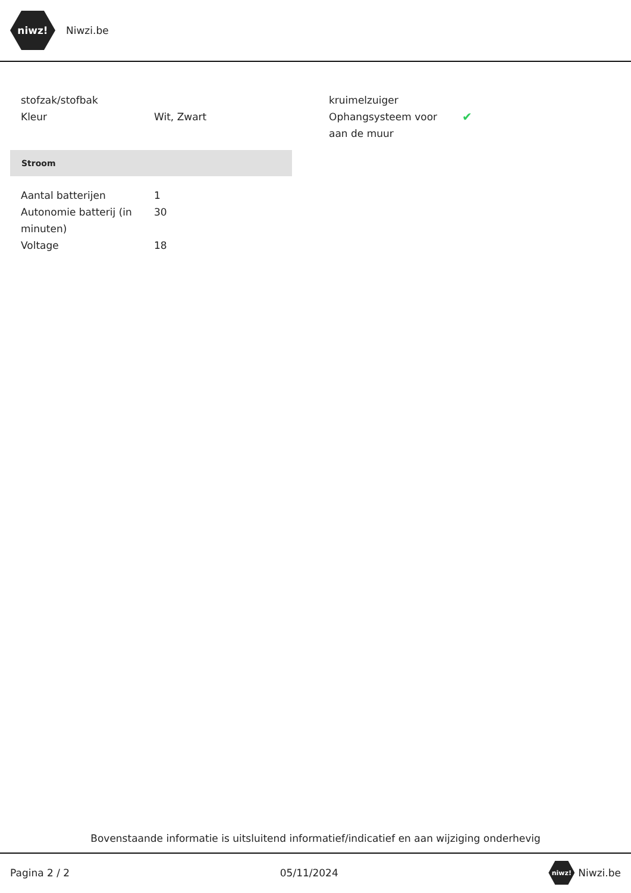niwz!
Niwzi.be
| stofzak/stofbak | |
| Kleur | Wit, Zwart |
Stroom
| Aantal batterijen | 1 |
| Autonomie batterij (in minuten) | 30 |
| Voltage | 18 |
| kruimelzuiger | |
| Ophangsysteem voor aan de muur | ✔ |
Bovenstaande informatie is uitsluitend informatief/indicatief en aan wijziging onderhevig
Pagina 2 / 2 05/11/2024 niwz! Niwzi.be